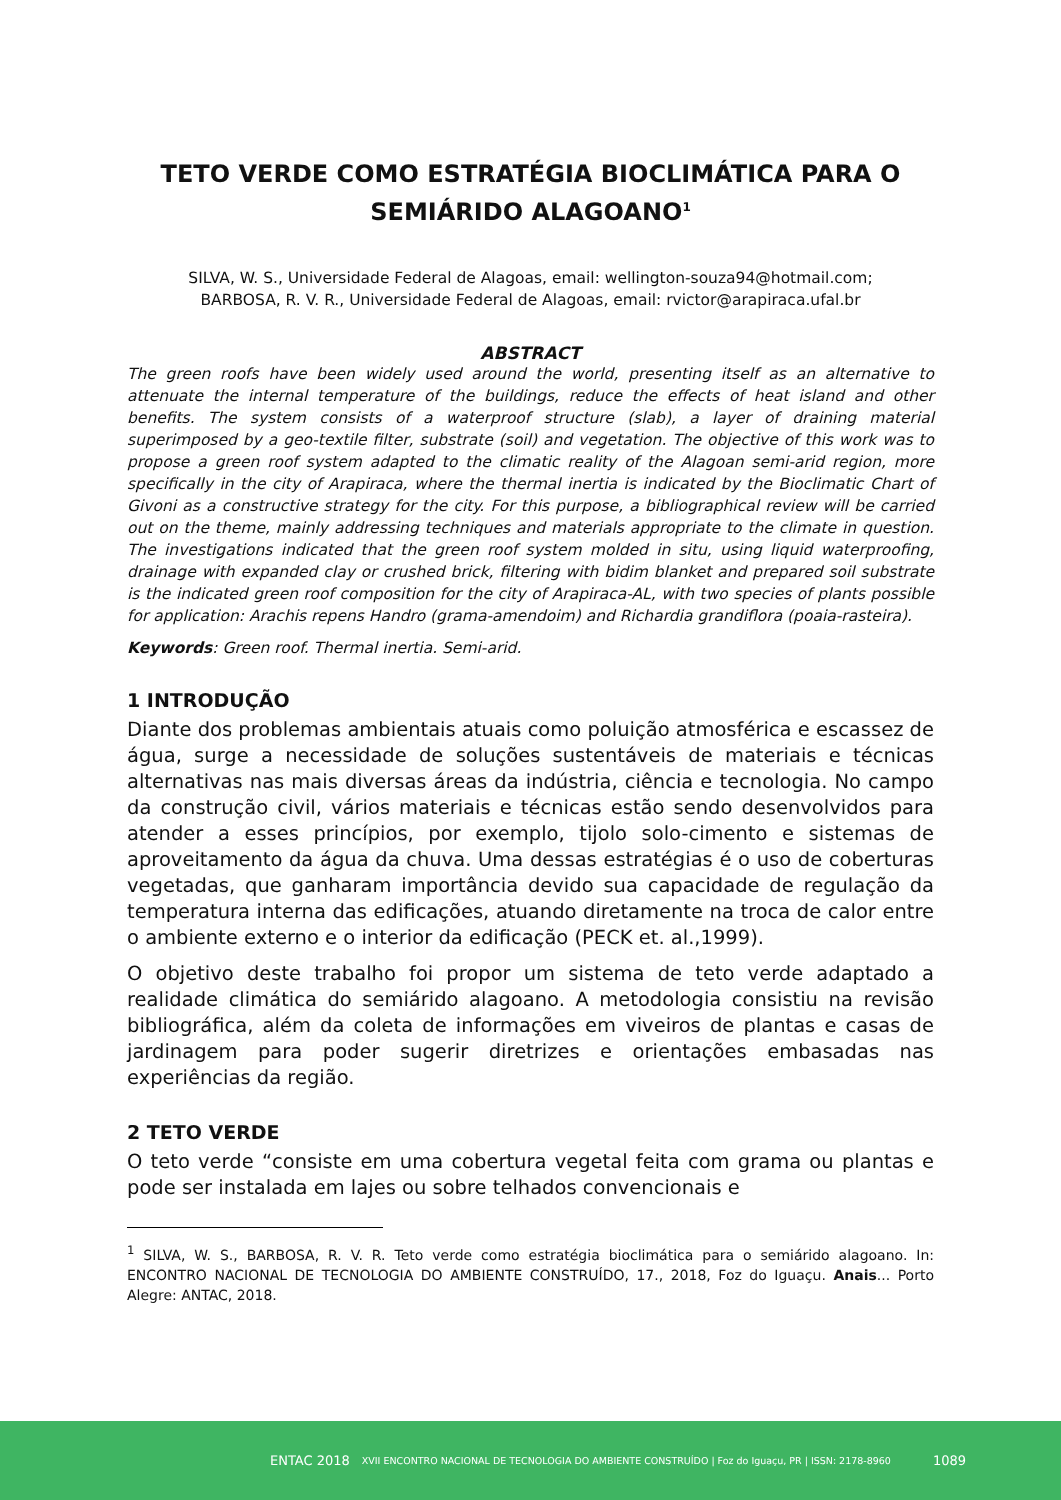TETO VERDE COMO ESTRATÉGIA BIOCLIMÁTICA PARA O SEMIÁRIDO ALAGOANO<sup>1</sup>
SILVA, W. S., Universidade Federal de Alagoas, email: wellington-souza94@hotmail.com;
BARBOSA, R. V. R., Universidade Federal de Alagoas, email: rvictor@arapiraca.ufal.br
ABSTRACT
The green roofs have been widely used around the world, presenting itself as an alternative to attenuate the internal temperature of the buildings, reduce the effects of heat island and other benefits. The system consists of a waterproof structure (slab), a layer of draining material superimposed by a geo-textile filter, substrate (soil) and vegetation. The objective of this work was to propose a green roof system adapted to the climatic reality of the Alagoan semi-arid region, more specifically in the city of Arapiraca, where the thermal inertia is indicated by the Bioclimatic Chart of Givoni as a constructive strategy for the city. For this purpose, a bibliographical review will be carried out on the theme, mainly addressing techniques and materials appropriate to the climate in question. The investigations indicated that the green roof system molded in situ, using liquid waterproofing, drainage with expanded clay or crushed brick, filtering with bidim blanket and prepared soil substrate is the indicated green roof composition for the city of Arapiraca-AL, with two species of plants possible for application: Arachis repens Handro (grama-amendoim) and Richardia grandiflora (poaia-rasteira).
Keywords: Green roof. Thermal inertia. Semi-arid.
1 INTRODUÇÃO
Diante dos problemas ambientais atuais como poluição atmosférica e escassez de água, surge a necessidade de soluções sustentáveis de materiais e técnicas alternativas nas mais diversas áreas da indústria, ciência e tecnologia. No campo da construção civil, vários materiais e técnicas estão sendo desenvolvidos para atender a esses princípios, por exemplo, tijolo solo-cimento e sistemas de aproveitamento da água da chuva. Uma dessas estratégias é o uso de coberturas vegetadas, que ganharam importância devido sua capacidade de regulação da temperatura interna das edificações, atuando diretamente na troca de calor entre o ambiente externo e o interior da edificação (PECK et. al.,1999).
O objetivo deste trabalho foi propor um sistema de teto verde adaptado a realidade climática do semiárido alagoano. A metodologia consistiu na revisão bibliográfica, além da coleta de informações em viveiros de plantas e casas de jardinagem para poder sugerir diretrizes e orientações embasadas nas experiências da região.
2 TETO VERDE
O teto verde “consiste em uma cobertura vegetal feita com grama ou plantas e pode ser instalada em lajes ou sobre telhados convencionais e
<sup>1</sup> SILVA, W. S., BARBOSA, R. V. R. Teto verde como estratégia bioclimática para o semiárido alagoano. In: ENCONTRO NACIONAL DE TECNOLOGIA DO AMBIENTE CONSTRUÍDO, 17., 2018, Foz do Iguaçu. Anais... Porto Alegre: ANTAC, 2018.
ENTAC 2018 XVII ENCONTRO NACIONAL DE TECNOLOGIA DO AMBIENTE CONSTRUÍDO | Foz do Iguaçu, PR | ISSN: 2178-8960 1089